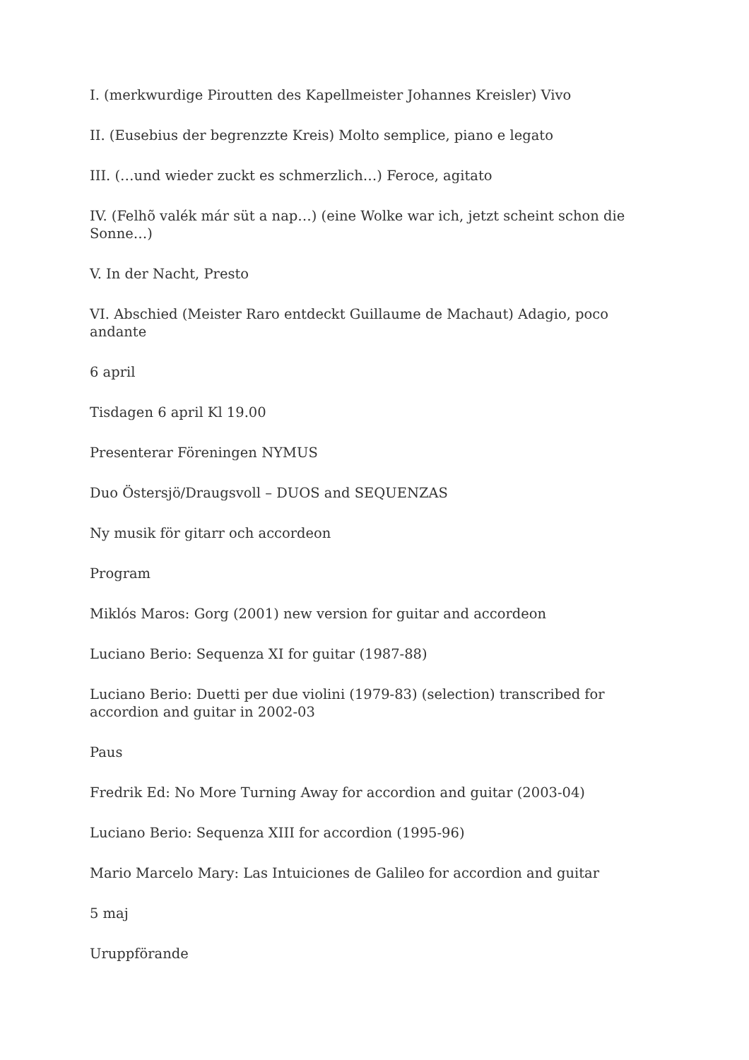I. (merkwurdige Piroutten des Kapellmeister Johannes Kreisler) Vivo
II. (Eusebius der begrenzzte Kreis) Molto semplice, piano e legato
III. (…und wieder zuckt es schmerzlich…) Feroce, agitato
IV. (Felhõ valék már süt a nap…) (eine Wolke war ich, jetzt scheint schon die Sonne…)
V. In der Nacht, Presto
VI. Abschied (Meister Raro entdeckt Guillaume de Machaut) Adagio, poco andante
6 april
Tisdagen 6 april Kl 19.00
Presenterar Föreningen NYMUS
Duo Östersjö/Draugsvoll – DUOS and SEQUENZAS
Ny musik för gitarr och accordeon
Program
Miklós Maros: Gorg (2001) new version for guitar and accordeon
Luciano Berio: Sequenza XI for guitar (1987-88)
Luciano Berio: Duetti per due violini (1979-83) (selection) transcribed for accordion and guitar in 2002-03
Paus
Fredrik Ed: No More Turning Away for accordion and guitar (2003-04)
Luciano Berio: Sequenza XIII for accordion (1995-96)
Mario Marcelo Mary: Las Intuiciones de Galileo for accordion and guitar
5 maj
Uruppförande